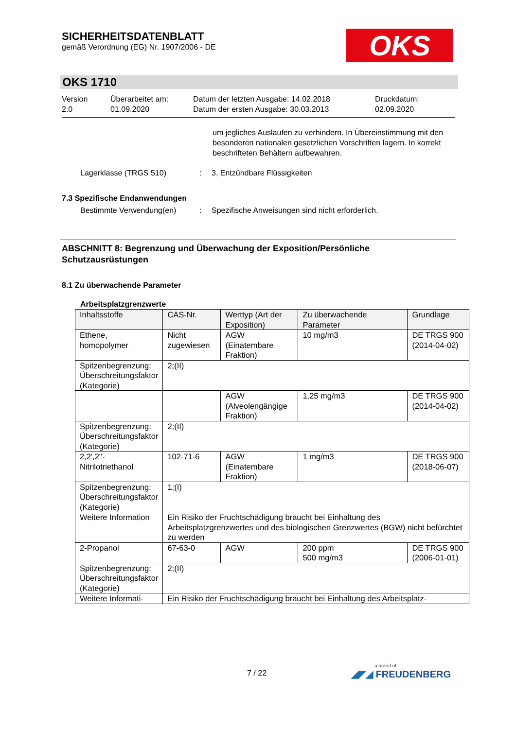SICHERHEITSDATENBLATT
gemäß Verordnung (EG) Nr. 1907/2006 - DE
OKS
OKS 1710
Version
2.0
Überarbeitet am:
01.09.2020
Datum der letzten Ausgabe: 14.02.2018
Datum der ersten Ausgabe: 30.03.2013
Druckdatum:
02.09.2020
um jegliches Auslaufen zu verhindern. In Übereinstimmung mit den besonderen nationalen gesetzlichen Vorschriften lagern. In korrekt beschrifteten Behältern aufbewahren.
Lagerklasse (TRGS 510) : 3, Entzündbare Flüssigkeiten
7.3 Spezifische Endanwendungen
Bestimmte Verwendung(en) : Spezifische Anweisungen sind nicht erforderlich.
ABSCHNITT 8: Begrenzung und Überwachung der Exposition/Persönliche Schutzausrüstungen
8.1 Zu überwachende Parameter
Arbeitsplatzgrenzwerte
| Inhaltsstoffe | CAS-Nr. | Werttyp (Art der Exposition) | Zu überwachende Parameter | Grundlage |
| --- | --- | --- | --- | --- |
| Ethene, homopolymer | Nicht zugewiesen | AGW (Einatembare Fraktion) | 10 mg/m3 | DE TRGS 900 (2014-04-02) |
| Spitzenbegrenzung: Überschreitungsfaktor (Kategorie) | 2;(II) | | | |
| | | AGW (Alveolengängige Fraktion) | 1,25 mg/m3 | DE TRGS 900 (2014-04-02) |
| Spitzenbegrenzung: Überschreitungsfaktor (Kategorie) | 2;(II) | | | |
| 2,2',2''-Nitrilotriethanol | 102-71-6 | AGW (Einatembare Fraktion) | 1 mg/m3 | DE TRGS 900 (2018-06-07) |
| Spitzenbegrenzung: Überschreitungsfaktor (Kategorie) | 1;(I) | | | |
| Weitere Information | Ein Risiko der Fruchtschädigung braucht bei Einhaltung des Arbeitsplatzgrenzwertes und des biologischen Grenzwertes (BGW) nicht befürchtet zu werden | | | |
| 2-Propanol | 67-63-0 | AGW | 200 ppm 500 mg/m3 | DE TRGS 900 (2006-01-01) |
| Spitzenbegrenzung: Überschreitungsfaktor (Kategorie) | 2;(II) | | | |
| Weitere Informati- | Ein Risiko der Fruchtschädigung braucht bei Einhaltung des Arbeitsplatz- | | | |
7 / 22 a brand of
◢◤◢ FREUDENBERG